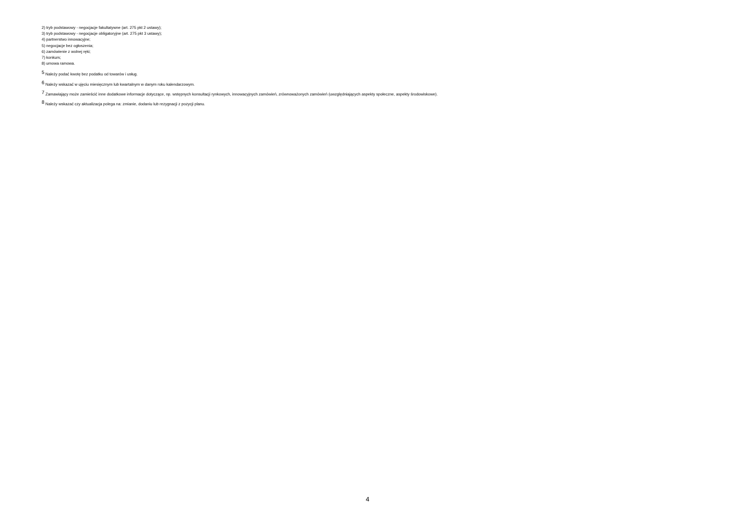2) tryb podstawowy - negocjacje fakultatywne (art. 275 pkt 2 ustawy);
3) tryb podstawowy - negocjacje obligatoryjne (art. 275 pkt 3 ustawy);
4) partnerstwo innowacyjne;
5) negocjacje bez ogłoszenia;
6) zamówienie z wolnej ręki;
7) konkurs;
8) umowa ramowa.
<sup>5</sup> Należy podać kwotę bez podatku od towarów i usług.
<sup>6</sup> Należy wskazać w ujęciu miesięcznym lub kwartalnym w danym roku kalendarzowym.
<sup>7</sup> Zamawiający może zamieścić inne dodatkowe informacje dotyczące, np. wstępnych konsultacji rynkowych, innowacyjnych zamówień, zrównoważonych zamówień (uwzględniających aspekty społeczne, aspekty środowiskowe).
<sup>8</sup> Należy wskazać czy aktualizacja polega na: zmianie, dodaniu lub rezygnacji z pozycji planu.
4